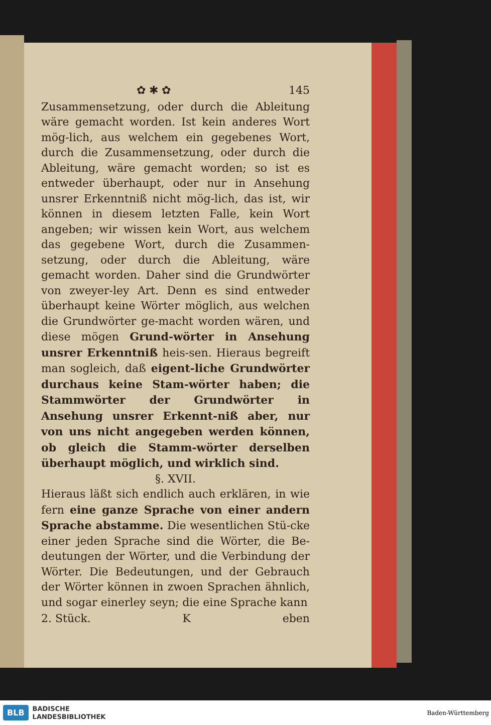✿ ✱ ✿ 145
Zusammensetzung, oder durch die Ableitung wäre gemacht worden. Ist kein anderes Wort mög‐lich, aus welchem ein gegebenes Wort, durch die Zusammensetzung, oder durch die Ableitung, wäre gemacht worden; so ist es entweder überhaupt, oder nur in Ansehung unsrer Erkenntniß nicht mög‐lich, das ist, wir können in diesem letzten Falle, kein Wort angeben; wir wissen kein Wort, aus welchem das gegebene Wort, durch die Zusammen‐setzung, oder durch die Ableitung, wäre gemacht worden. Daher sind die Grundwörter von zweyer‐ley Art. Denn es sind entweder überhaupt keine Wörter möglich, aus welchen die Grundwörter ge‐macht worden wären, und diese mögen Grund‐wörter in Ansehung unsrer Erkenntniß heis‐sen. Hieraus begreift man sogleich, daß eigent‐liche Grundwörter durchaus keine Stam‐wörter haben; die Stammwörter der Grundwörter in Ansehung unsrer Erkennt‐niß aber, nur von uns nicht angegeben werden können, ob gleich die Stamm‐wörter derselben überhaupt möglich, und wirklich sind.
§. XVII.
Hieraus läßt sich endlich auch erklären, in wie fern eine ganze Sprache von einer andern Sprache abstamme. Die wesentlichen Stü‐cke einer jeden Sprache sind die Wörter, die Be‐deutungen der Wörter, und die Verbindung der Wörter. Die Bedeutungen, und der Gebrauch der Wörter können in zwoen Sprachen ähnlich, und sogar einerley seyn; die eine Sprache kann
2. Stück. K eben
BLB
BADISCHE
LANDESBIBLIOTHEK
Baden-Württemberg